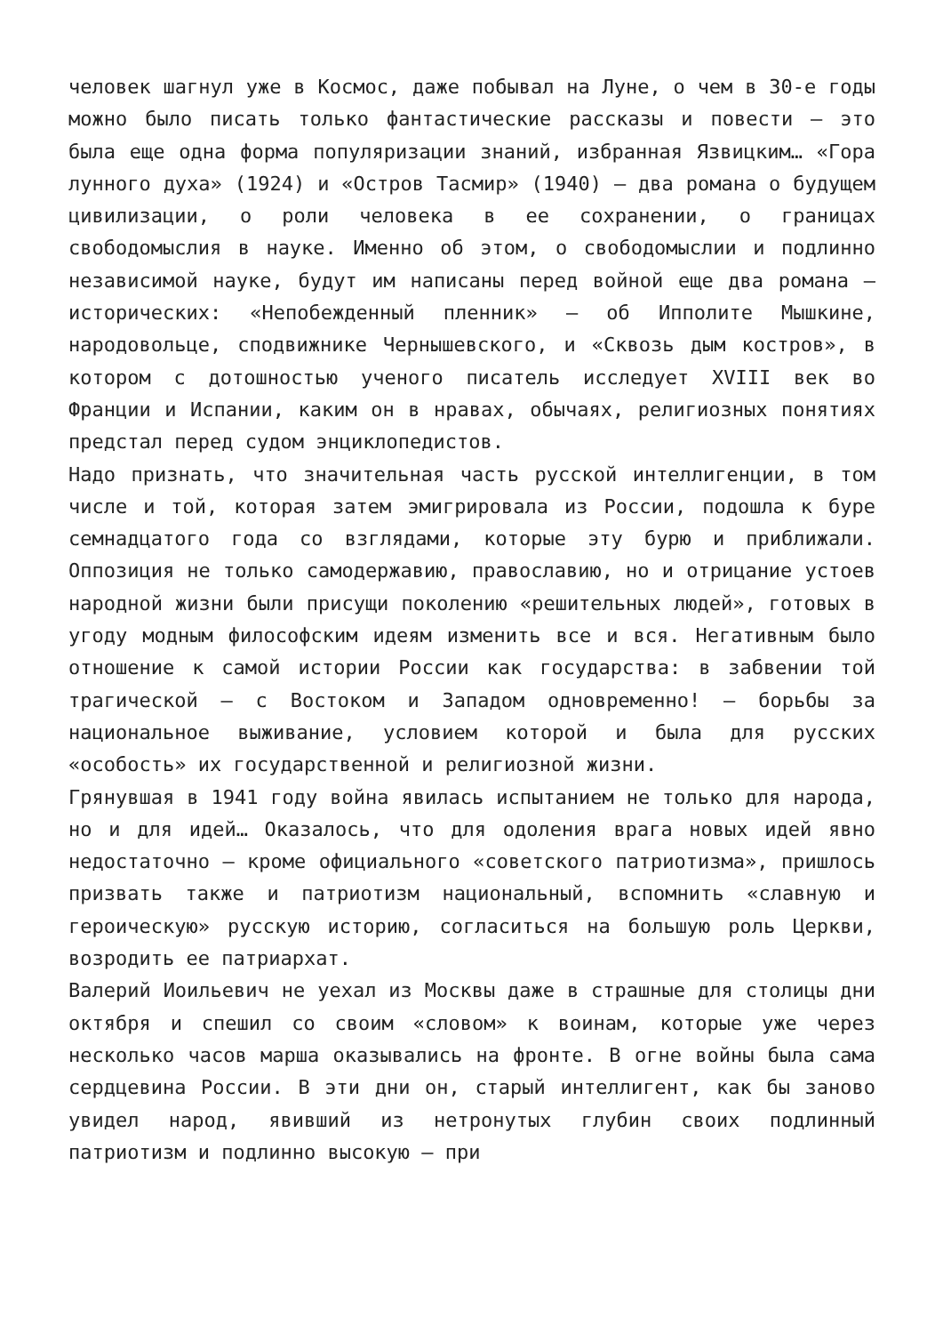человек шагнул уже в Космос, даже побывал на Луне, о чем в 30-е годы можно было писать только фантастические рассказы и повести — это была еще одна форма популяризации знаний, избранная Язвицким… «Гора лунного духа» (1924) и «Остров Тасмир» (1940) — два романа о будущем цивилизации, о роли человека в ее сохранении, о границах свободомыслия в науке. Именно об этом, о свободомыслии и подлинно независимой науке, будут им написаны перед войной еще два романа — исторических: «Непобежденный пленник» — об Ипполите Мышкине, народовольце, сподвижнике Чернышевского, и «Сквозь дым костров», в котором с дотошностью ученого писатель исследует XVIII век во Франции и Испании, каким он в нравах, обычаях, религиозных понятиях предстал перед судом энциклопедистов.
Надо признать, что значительная часть русской интеллигенции, в том числе и той, которая затем эмигрировала из России, подошла к буре семнадцатого года со взглядами, которые эту бурю и приближали. Оппозиция не только самодержавию, православию, но и отрицание устоев народной жизни были присущи поколению «решительных людей», готовых в угоду модным философским идеям изменить все и вся. Негативным было отношение к самой истории России как государства: в забвении той трагической — с Востоком и Западом одновременно! — борьбы за национальное выживание, условием которой и была для русских «особость» их государственной и религиозной жизни.
Грянувшая в 1941 году война явилась испытанием не только для народа, но и для идей… Оказалось, что для одоления врага новых идей явно недостаточно — кроме официального «советского патриотизма», пришлось призвать также и патриотизм национальный, вспомнить «славную и героическую» русскую историю, согласиться на большую роль Церкви, возродить ее патриархат.
Валерий Иоильевич не уехал из Москвы даже в страшные для столицы дни октября и спешил со своим «словом» к воинам, которые уже через несколько часов марша оказывались на фронте. В огне войны была сама сердцевина России. В эти дни он, старый интеллигент, как бы заново увидел народ, явивший из нетронутых глубин своих подлинный патриотизм и подлинно высокую — при